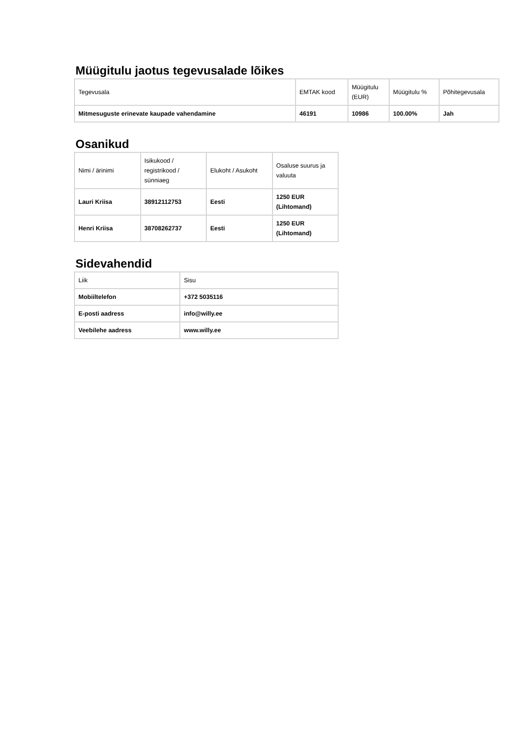Müügitulu jaotus tegevusalade lõikes
| Tegevusala | EMTAK kood | Müügitulu (EUR) | Müügitulu % | Põhitegevusala |
| --- | --- | --- | --- | --- |
| Mitmesuguste erinevate kaupade vahendamine | 46191 | 10986 | 100.00% | Jah |
Osanikud
| Nimi / ärinimi | Isikukood / registrikood / sünniaeg | Elukoht / Asukoht | Osaluse suurus ja valuuta |
| --- | --- | --- | --- |
| Lauri Kriisa | 38912112753 | Eesti | 1250 EUR (Lihtomand) |
| Henri Kriisa | 38708262737 | Eesti | 1250 EUR (Lihtomand) |
Sidevahendid
| Liik | Sisu |
| --- | --- |
| Mobiiltelefon | +372 5035116 |
| E-posti aadress | info@willy.ee |
| Veebilehe aadress | www.willy.ee |